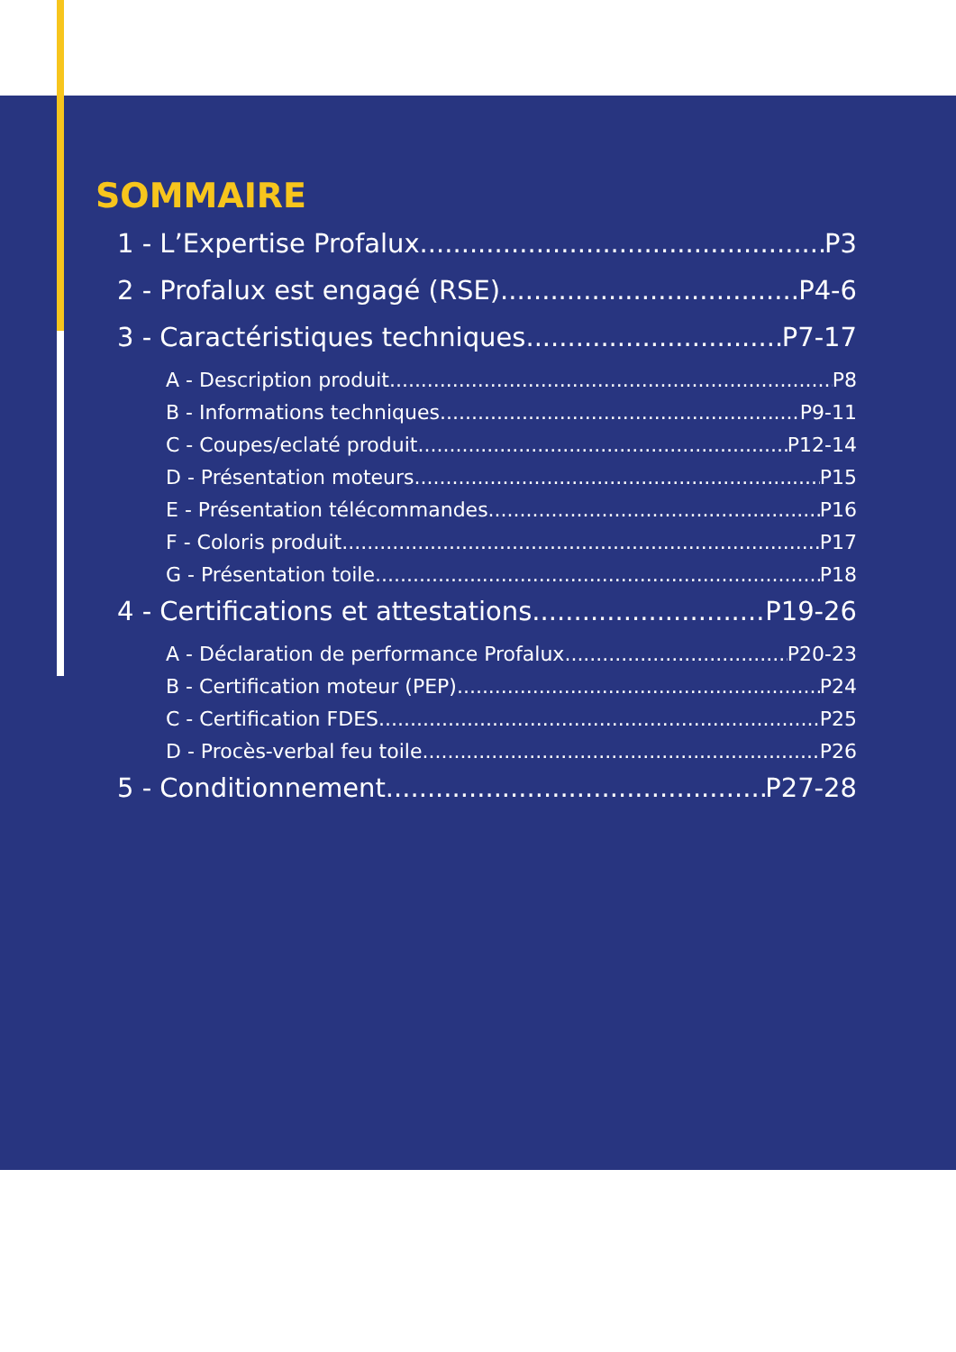SOMMAIRE
1 - L’Expertise Profalux P3
2 - Profalux est engagé (RSE) P4-6
3 - Caractéristiques techniques P7-17
A - Description produit P8
B - Informations techniques P9-11
C - Coupes/eclaté produit P12-14
D - Présentation moteurs P15
E - Présentation télécommandes P16
F - Coloris produit P17
G - Présentation toile P18
4 - Certifications et attestations P19-26
A - Déclaration de performance Profalux P20-23
B - Certification moteur (PEP) P24
C - Certification FDES P25
D - Procès-verbal feu toile P26
5 - Conditionnement P27-28